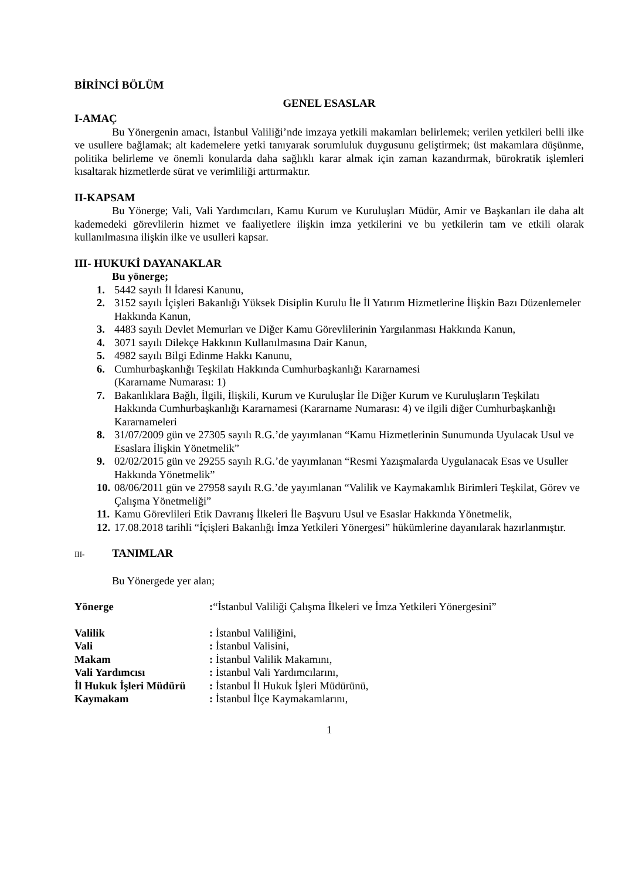BİRİNCİ BÖLÜM
GENEL ESASLAR
I-AMAÇ
Bu Yönergenin amacı, İstanbul Valiliği’nde imzaya yetkili makamları belirlemek; verilen yetkileri belli ilke ve usullere bağlamak; alt kademelere yetki tanıyarak sorumluluk duygusunu geliştirmek; üst makamlara düşünme, politika belirleme ve önemli konularda daha sağlıklı karar almak için zaman kazandırmak, bürokratik işlemleri kısaltarak hizmetlerde sürat ve verimliliği arttırmaktır.
II-KAPSAM
Bu Yönerge; Vali, Vali Yardımcıları, Kamu Kurum ve Kuruluşları Müdür, Amir ve Başkanları ile daha alt kademedeki görevlilerin hizmet ve faaliyetlere ilişkin imza yetkilerini ve bu yetkilerin tam ve etkili olarak kullanılmasına ilişkin ilke ve usulleri kapsar.
III- HUKUKİ DAYANAKLAR
Bu yönerge;
1. 5442 sayılı İl İdaresi Kanunu,
2. 3152 sayılı İçişleri Bakanlığı Yüksek Disiplin Kurulu İle İl Yatırım Hizmetlerine İlişkin Bazı Düzenlemeler Hakkında Kanun,
3. 4483 sayılı Devlet Memurları ve Diğer Kamu Görevlilerinin Yargılanması Hakkında Kanun,
4. 3071 sayılı Dilekçe Hakkının Kullanılmasına Dair Kanun,
5. 4982 sayılı Bilgi Edinme Hakkı Kanunu,
6. Cumhurbaşkanlığı Teşkilatı Hakkında Cumhurbaşkanlığı Kararnamesi
(Kararname Numarası: 1)
7. Bakanlıklara Bağlı, İlgili, İlişkili, Kurum ve Kuruluşlar İle Diğer Kurum ve Kuruluşların Teşkilatı Hakkında Cumhurbaşkanlığı Kararnamesi (Kararname Numarası: 4) ve ilgili diğer Cumhurbaşkanlığı Kararnameleri
8. 31/07/2009 gün ve 27305 sayılı R.G.’de yayımlanan “Kamu Hizmetlerinin Sunumunda Uyulacak Usul ve Esaslara İlişkin Yönetmelik”
9. 02/02/2015 gün ve 29255 sayılı R.G.’de yayımlanan “Resmi Yazışmalarda Uygulanacak Esas ve Usuller Hakkında Yönetmelik”
10. 08/06/2011 gün ve 27958 sayılı R.G.’de yayımlanan “Valilik ve Kaymakamlık Birimleri Teşkilat, Görev ve Çalışma Yönetmeliği”
11. Kamu Görevlileri Etik Davranış İlkeleri İle Başvuru Usul ve Esaslar Hakkında Yönetmelik,
12. 17.08.2018 tarihli “İçişleri Bakanlığı İmza Yetkileri Yönergesi” hükümlerine dayanılarak hazırlanmıştır.
III- TANIMLAR
Bu Yönergede yer alan;
| Yönerge | : “İstanbul Valiliği Çalışma İlkeleri ve İmza Yetkileri Yönergesini” |
| Valilik | : İstanbul Valiliğini, |
| Vali | : İstanbul Valisini, |
| Makam | : İstanbul Valilik Makamını, |
| Vali Yardımcısı | : İstanbul Vali Yardımcılarını, |
| İl Hukuk İşleri Müdürü | : İstanbul İl Hukuk İşleri Müdürünü, |
| Kaymakam | : İstanbul İlçe Kaymakamlarını, |
1